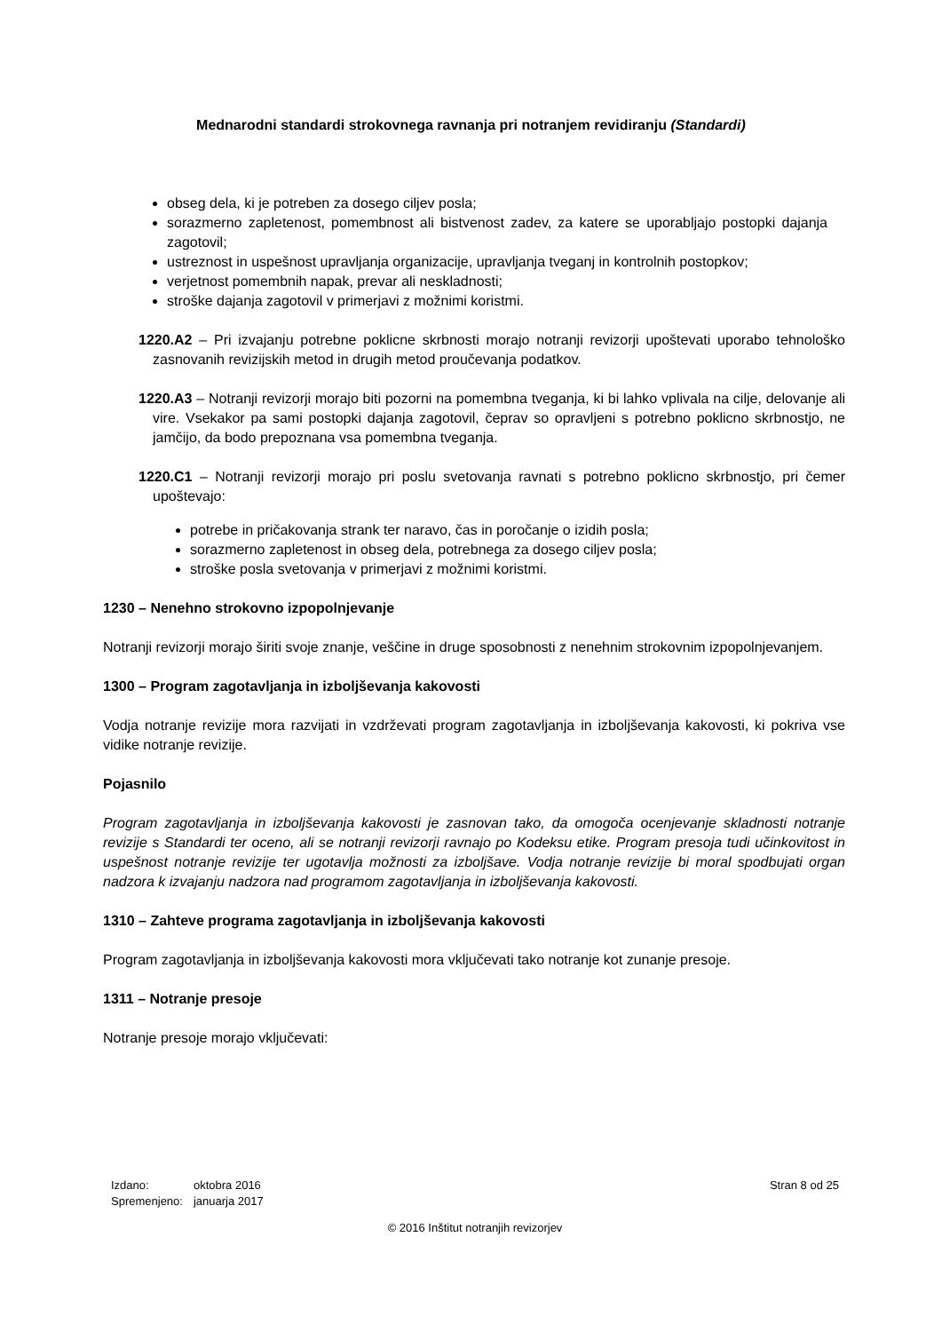Mednarodni standardi strokovnega ravnanja pri notranjem revidiranju (Standardi)
obseg dela, ki je potreben za dosego ciljev posla;
sorazmerno zapletenost, pomembnost ali bistvenost zadev, za katere se uporabljajo postopki dajanja zagotovil;
ustreznost in uspešnost upravljanja organizacije, upravljanja tveganj in kontrolnih postopkov;
verjetnost pomembnih napak, prevar ali neskladnosti;
stroške dajanja zagotovil v primerjavi z možnimi koristmi.
1220.A2 – Pri izvajanju potrebne poklicne skrbnosti morajo notranji revizorji upoštevati uporabo tehnološko zasnovanih revizijskih metod in drugih metod proučevanja podatkov.
1220.A3 – Notranji revizorji morajo biti pozorni na pomembna tveganja, ki bi lahko vplivala na cilje, delovanje ali vire. Vsekakor pa sami postopki dajanja zagotovil, čeprav so opravljeni s potrebno poklicno skrbnostjo, ne jamčijo, da bodo prepoznana vsa pomembna tveganja.
1220.C1 – Notranji revizorji morajo pri poslu svetovanja ravnati s potrebno poklicno skrbnostjo, pri čemer upoštevajo:
potrebe in pričakovanja strank ter naravo, čas in poročanje o izidih posla;
sorazmerno zapletenost in obseg dela, potrebnega za dosego ciljev posla;
stroške posla svetovanja v primerjavi z možnimi koristmi.
1230 – Nenehno strokovno izpopolnjevanje
Notranji revizorji morajo širiti svoje znanje, veščine in druge sposobnosti z nenehnim strokovnim izpopolnjevanjem.
1300 – Program zagotavljanja in izboljševanja kakovosti
Vodja notranje revizije mora razvijati in vzdrževati program zagotavljanja in izboljševanja kakovosti, ki pokriva vse vidike notranje revizije.
Pojasnilo
Program zagotavljanja in izboljševanja kakovosti je zasnovan tako, da omogoča ocenjevanje skladnosti notranje revizije s Standardi ter oceno, ali se notranji revizorji ravnajo po Kodeksu etike. Program presoja tudi učinkovitost in uspešnost notranje revizije ter ugotavlja možnosti za izboljšave. Vodja notranje revizije bi moral spodbujati organ nadzora k izvajanju nadzora nad programom zagotavljanja in izboljševanja kakovosti.
1310 – Zahteve programa zagotavljanja in izboljševanja kakovosti
Program zagotavljanja in izboljševanja kakovosti mora vključevati tako notranje kot zunanje presoje.
1311 – Notranje presoje
Notranje presoje morajo vključevati:
| Izdano: | oktobra 2016 |
| Spremenjeno: | januarja 2017 |
Stran 8 od 25
© 2016 Inštitut notranjih revizorjev